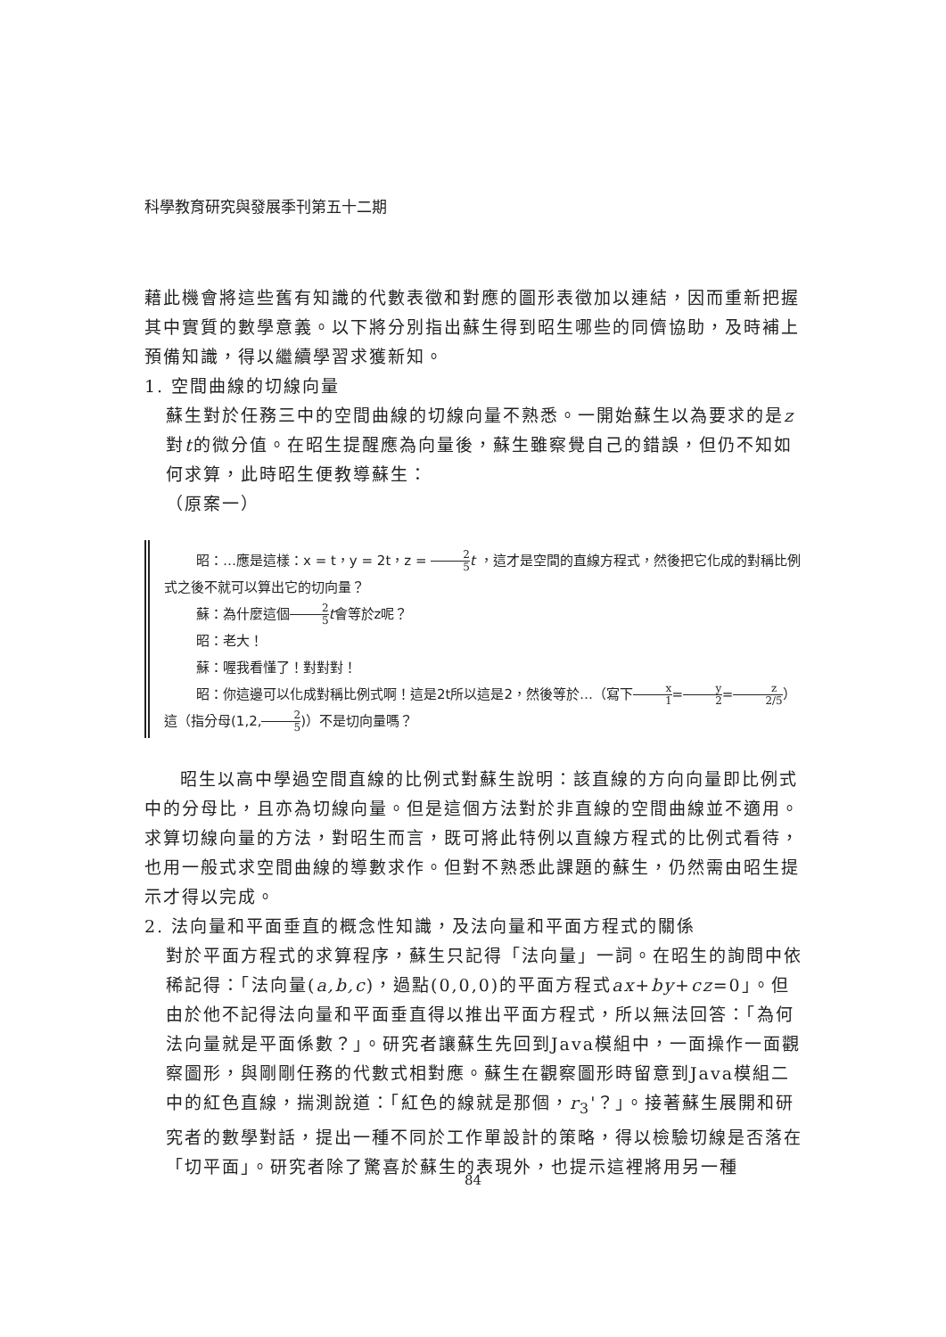科學教育研究與發展季刊第五十二期
藉此機會將這些舊有知識的代數表徵和對應的圖形表徵加以連結，因而重新把握其中實質的數學意義。以下將分別指出蘇生得到昭生哪些的同儕協助，及時補上預備知識，得以繼續學習求獲新知。
1. 空間曲線的切線向量
蘇生對於任務三中的空間曲線的切線向量不熟悉。一開始蘇生以為要求的是z對t的微分值。在昭生提醒應為向量後，蘇生雖察覺自己的錯誤，但仍不知如何求算，此時昭生便教導蘇生：
（原案一）
昭：…應是這樣：x = t，y = 2t，z = 2 5 t ，這才是空間的直線方程式，然後把它化成的對稱比例式之後不就可以算出它的切向量？
蘇：為什麼這個2 5 t會等於z呢？
昭：老大！
蘇：喔我看懂了！對對對！
昭：你這邊可以化成對稱比例式啊！這是2t所以這是2，然後等於…（寫下x 1=y 2=z 2/5）這（指分母(1,2,2 5)）不是切向量嗎？
昭生以高中學過空間直線的比例式對蘇生說明：該直線的方向向量即比例式中的分母比，且亦為切線向量。但是這個方法對於非直線的空間曲線並不適用。求算切線向量的方法，對昭生而言，既可將此特例以直線方程式的比例式看待，也用一般式求空間曲線的導數求作。但對不熟悉此課題的蘇生，仍然需由昭生提示才得以完成。
2. 法向量和平面垂直的概念性知識，及法向量和平面方程式的關係
對於平面方程式的求算程序，蘇生只記得「法向量」一詞。在昭生的詢問中依稀記得：「法向量(a,b,c)，過點(0,0,0)的平面方程式ax+by+cz=0」。但由於他不記得法向量和平面垂直得以推出平面方程式，所以無法回答：「為何法向量就是平面係數？」。研究者讓蘇生先回到Java模組中，一面操作一面觀察圖形，與剛剛任務的代數式相對應。蘇生在觀察圖形時留意到Java模組二中的紅色直線，揣測說道：「紅色的線就是那個，r<sub>3</sub>'？」。接著蘇生展開和研究者的數學對話，提出一種不同於工作單設計的策略，得以檢驗切線是否落在「切平面」。研究者除了驚喜於蘇生的表現外，也提示這裡將用另一種
84